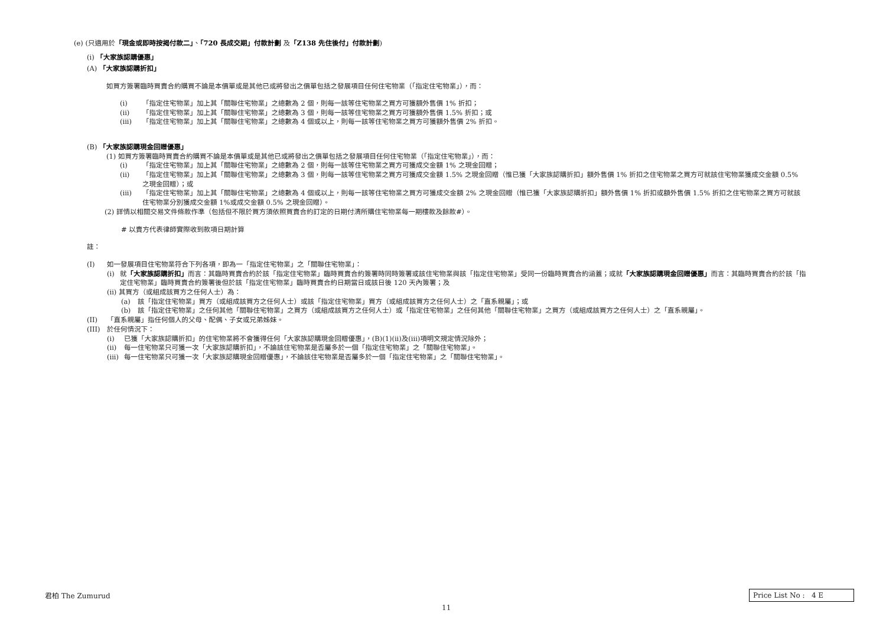(e) (只適用於「現金或即時按揭付款二」、「720 長成交期」付款計劃 及「Z138 先住後付」付款計劃)
(i) 「大家族認購優惠」
(A) 「大家族認購折扣」
如買方簽署臨時買賣合約購買不論是本價單或是其他已或將發出之價單包括之發展項目任何住宅物業（「指定住宅物業」），而：
(i) 「指定住宅物業」加上其「關聯住宅物業」之總數為 2 個，則每一該等住宅物業之買方可獲額外售價 1% 折扣；
(ii) 「指定住宅物業」加上其「關聯住宅物業」之總數為 3 個，則每一該等住宅物業之買方可獲額外售價 1.5% 折扣；或
(iii) 「指定住宅物業」加上其「關聯住宅物業」之總數為 4 個或以上，則每一該等住宅物業之買方可獲額外售價 2% 折扣。
(B) 「大家族認購現金回贈優惠」
(1) 如買方簽署臨時買賣合約購買不論是本價單或是其他已或將發出之價單包括之發展項目任何住宅物業（「指定住宅物業」），而：
(i) 「指定住宅物業」加上其「關聯住宅物業」之總數為 2 個，則每一該等住宅物業之買方可獲成交金額 1% 之現金回贈；
(ii) 「指定住宅物業」加上其「關聯住宅物業」之總數為 3 個，則每一該等住宅物業之買方可獲成交金額 1.5% 之現金回贈（惟已獲「大家族認購折扣」額外售價 1% 折扣之住宅物業之買方可就該住宅物業獲成交金額 0.5% 之現金回贈）；或
(iii) 「指定住宅物業」加上其「關聯住宅物業」之總數為 4 個或以上，則每一該等住宅物業之買方可獲成交金額 2% 之現金回贈（惟已獲「大家族認購折扣」額外售價 1% 折扣或額外售價 1.5% 折扣之住宅物業之買方可就該住宅物業分別獲成交金額 1%或成交金額 0.5% 之現金回贈）。
(2) 詳情以相關交易文件條款作準（包括但不限於買方須依照買賣合約訂定的日期付清所購住宅物業每一期樓款及餘款#）。
# 以賣方代表律師實際收到款項日期計算
註：
(I) 如一發展項目住宅物業符合下列各項，即為一「指定住宅物業」之「關聯住宅物業」：
(i) 就「大家族認購折扣」而言：其臨時買賣合約於該「指定住宅物業」臨時買賣合約簽署時同時簽署或該住宅物業與該「指定住宅物業」受同一份臨時買賣合約涵蓋；或就「大家族認購現金回贈優惠」而言：其臨時買賣合約於該「指定住宅物業」臨時買賣合約簽署後但於該「指定住宅物業」臨時買賣合約日期當日或該日後 120 天內簽署；及
(ii) 其買方（或組成該買方之任何人士）為：
(a) 該「指定住宅物業」買方（或組成該買方之任何人士）或該「指定住宅物業」買方（或組成該買方之任何人士）之「直系親屬」；或
(b) 該「指定住宅物業」之任何其他「關聯住宅物業」之買方（或組成該買方之任何人士）或「指定住宅物業」之任何其他「關聯住宅物業」之買方（或組成該買方之任何人士）之「直系親屬」。
(II) 「直系親屬」指任何個人的父母、配偶、子女或兄弟姊妹。
(III) 於任何情況下：
(i) 已獲「大家族認購折扣」的住宅物業將不會獲得任何「大家族認購現金回贈優惠」，(B)(1)(ii)及(iii)項明文規定情況除外；
(ii) 每一住宅物業只可獲一次「大家族認購折扣」，不論該住宅物業是否屬多於一個「指定住宅物業」之「關聯住宅物業」。
(iii) 每一住宅物業只可獲一次「大家族認購現金回贈優惠」，不論該住宅物業是否屬多於一個「指定住宅物業」之「關聯住宅物業」。
君柏 The Zumurud Price List No : 4 E
11